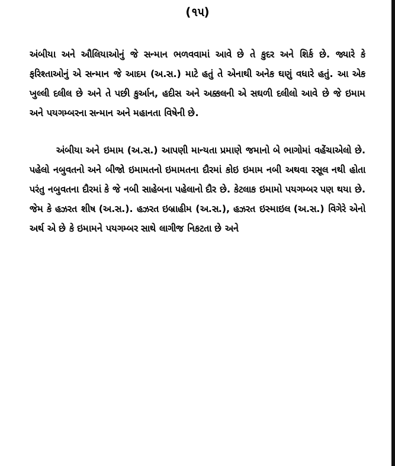(૧૫)
અંબીયા અને ઔલિયાઓનું જે સન્માન ભળવવામાં આવે છે તે કુદર અને શિર્ક છે. જ્યારે કે ફરિશ્તાઓનું એ સન્માન જે આદમ (અ.સ.) માટે હતું તે એનાથી અનેક ઘણું વધારે હતું. આ એક ખુલ્લી દલીલ છે અને તે પછી કુર્આન, હદીસ અને અક્કલની એ સઘળી દલીલો આવે છે જે ઇમામ અને પયગમ્બરના સન્માન અને મહાનતા વિષેની છે.
અંબીયા અને ઇમામ (અ.સ.) આપણી માન્યતા પ્રમાણે જમાનો બે ભાગોમાં વહેંચાએલો છે. પહેલો નબુવતનો અને બીજો ઇમામતનો ઇમામતના દૌરમાં કોઇ ઇમામ નબી અથવા રસૂલ નથી હોતા પરંતુ નબુવતના દૌરમાં કે જે નબી સાહેબના પહેલાનો દૌર છે. કેટલાક ઇમામો પયગમ્બર પણ થયા છે. જેમ કે હઝરત શીષ (અ.સ.). હઝરત ઇબ્રાહીમ (અ.સ.), હઝરત ઇસ્માઇલ (અ.સ.) વિગેરે એનો અર્થ એ છે કે ઇમામને પયગમ્બર સાથે લાગીજ નિકટતા છે અને